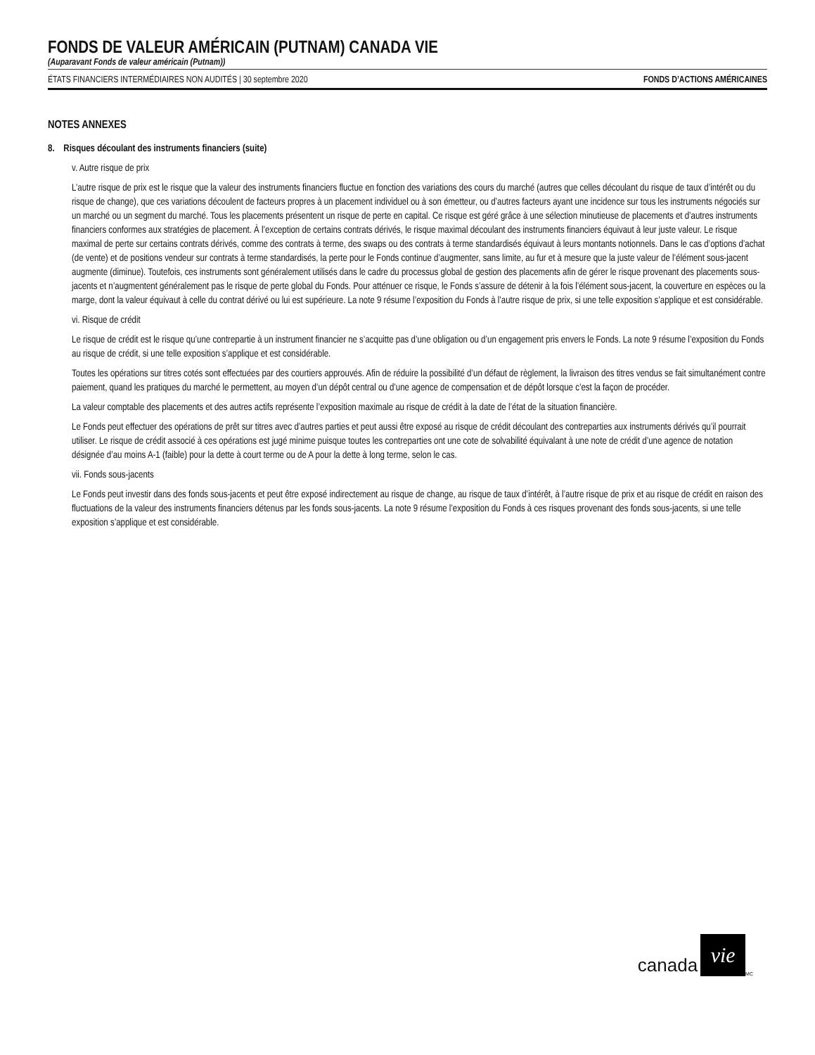FONDS DE VALEUR AMÉRICAIN (PUTNAM) CANADA VIE
(Auparavant Fonds de valeur américain (Putnam))
ÉTATS FINANCIERS INTERMÉDIAIRES NON AUDITÉS | 30 septembre 2020 FONDS D’ACTIONS AMÉRICAINES
NOTES ANNEXES
8. Risques découlant des instruments financiers (suite)
v. Autre risque de prix
L’autre risque de prix est le risque que la valeur des instruments financiers fluctue en fonction des variations des cours du marché (autres que celles découlant du risque de taux d’intérêt ou du risque de change), que ces variations découlent de facteurs propres à un placement individuel ou à son émetteur, ou d’autres facteurs ayant une incidence sur tous les instruments négociés sur un marché ou un segment du marché. Tous les placements présentent un risque de perte en capital. Ce risque est géré grâce à une sélection minutieuse de placements et d’autres instruments financiers conformes aux stratégies de placement. À l’exception de certains contrats dérivés, le risque maximal découlant des instruments financiers équivaut à leur juste valeur. Le risque maximal de perte sur certains contrats dérivés, comme des contrats à terme, des swaps ou des contrats à terme standardisés équivaut à leurs montants notionnels. Dans le cas d’options d’achat (de vente) et de positions vendeur sur contrats à terme standardisés, la perte pour le Fonds continue d’augmenter, sans limite, au fur et à mesure que la juste valeur de l’élément sous-jacent augmente (diminue). Toutefois, ces instruments sont généralement utilisés dans le cadre du processus global de gestion des placements afin de gérer le risque provenant des placements sous-jacents et n’augmentent généralement pas le risque de perte global du Fonds. Pour atténuer ce risque, le Fonds s’assure de détenir à la fois l’élément sous-jacent, la couverture en espèces ou la marge, dont la valeur équivaut à celle du contrat dérivé ou lui est supérieure. La note 9 résume l’exposition du Fonds à l’autre risque de prix, si une telle exposition s’applique et est considérable.
vi. Risque de crédit
Le risque de crédit est le risque qu’une contrepartie à un instrument financier ne s’acquitte pas d’une obligation ou d’un engagement pris envers le Fonds. La note 9 résume l’exposition du Fonds au risque de crédit, si une telle exposition s’applique et est considérable.
Toutes les opérations sur titres cotés sont effectuées par des courtiers approuvés. Afin de réduire la possibilité d’un défaut de règlement, la livraison des titres vendus se fait simultanément contre paiement, quand les pratiques du marché le permettent, au moyen d’un dépôt central ou d’une agence de compensation et de dépôt lorsque c’est la façon de procéder.
La valeur comptable des placements et des autres actifs représente l’exposition maximale au risque de crédit à la date de l’état de la situation financière.
Le Fonds peut effectuer des opérations de prêt sur titres avec d’autres parties et peut aussi être exposé au risque de crédit découlant des contreparties aux instruments dérivés qu’il pourrait utiliser. Le risque de crédit associé à ces opérations est jugé minime puisque toutes les contreparties ont une cote de solvabilité équivalant à une note de crédit d’une agence de notation désignée d’au moins A-1 (faible) pour la dette à court terme ou de A pour la dette à long terme, selon le cas.
vii. Fonds sous-jacents
Le Fonds peut investir dans des fonds sous-jacents et peut être exposé indirectement au risque de change, au risque de taux d’intérêt, à l’autre risque de prix et au risque de crédit en raison des fluctuations de la valeur des instruments financiers détenus par les fonds sous-jacents. La note 9 résume l’exposition du Fonds à ces risques provenant des fonds sous-jacents, si une telle exposition s’applique et est considérable.
canada vie<sup>MC</sup>